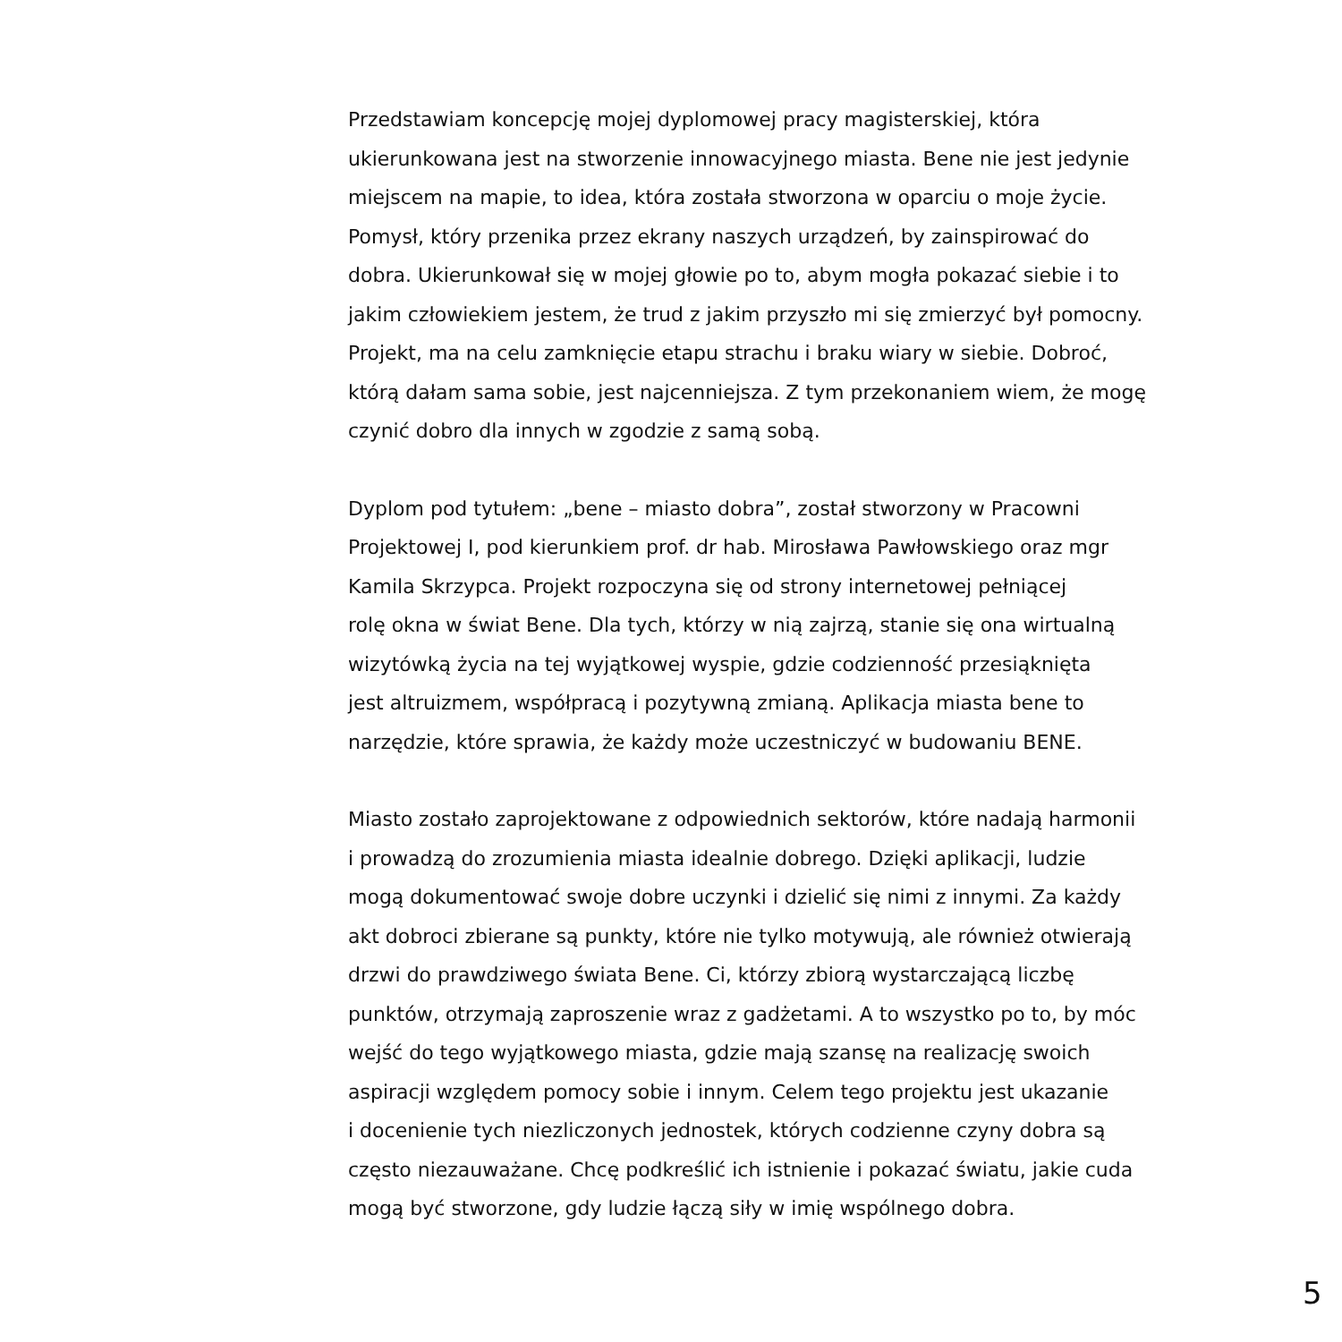Przedstawiam koncepcję mojej dyplomowej pracy magisterskiej, która
ukierunkowana jest na stworzenie innowacyjnego miasta. Bene nie jest jedynie
miejscem na mapie, to idea, która została stworzona w oparciu o moje życie.
Pomysł, który przenika przez ekrany naszych urządzeń, by zainspirować do
dobra. Ukierunkował się w mojej głowie po to, abym mogła pokazać siebie i to
jakim człowiekiem jestem, że trud z jakim przyszło mi się zmierzyć był pomocny.
Projekt, ma na celu zamknięcie etapu strachu i braku wiary w siebie. Dobroć,
którą dałam sama sobie, jest najcenniejsza. Z tym przekonaniem wiem, że mogę
czynić dobro dla innych w zgodzie z samą sobą.
Dyplom pod tytułem: „bene – miasto dobra”, został stworzony w Pracowni
Projektowej I, pod kierunkiem prof. dr hab. Mirosława Pawłowskiego oraz mgr
Kamila Skrzypca. Projekt rozpoczyna się od strony internetowej pełniącej
rolę okna w świat Bene. Dla tych, którzy w nią zajrzą, stanie się ona wirtualną
wizytówką życia na tej wyjątkowej wyspie, gdzie codzienność przesiąknięta
jest altruizmem, współpracą i pozytywną zmianą. Aplikacja miasta bene to
narzędzie, które sprawia, że każdy może uczestniczyć w budowaniu BENE.
Miasto zostało zaprojektowane z odpowiednich sektorów, które nadają harmonii
i prowadzą do zrozumienia miasta idealnie dobrego. Dzięki aplikacji, ludzie
mogą dokumentować swoje dobre uczynki i dzielić się nimi z innymi. Za każdy
akt dobroci zbierane są punkty, które nie tylko motywują, ale również otwierają
drzwi do prawdziwego świata Bene. Ci, którzy zbiorą wystarczającą liczbę
punktów, otrzymają zaproszenie wraz z gadżetami. A to wszystko po to, by móc
wejść do tego wyjątkowego miasta, gdzie mają szansę na realizację swoich
aspiracji względem pomocy sobie i innym. Celem tego projektu jest ukazanie
i docenienie tych niezliczonych jednostek, których codzienne czyny dobra są
często niezauważane. Chcę podkreślić ich istnienie i pokazać światu, jakie cuda
mogą być stworzone, gdy ludzie łączą siły w imię wspólnego dobra.
5